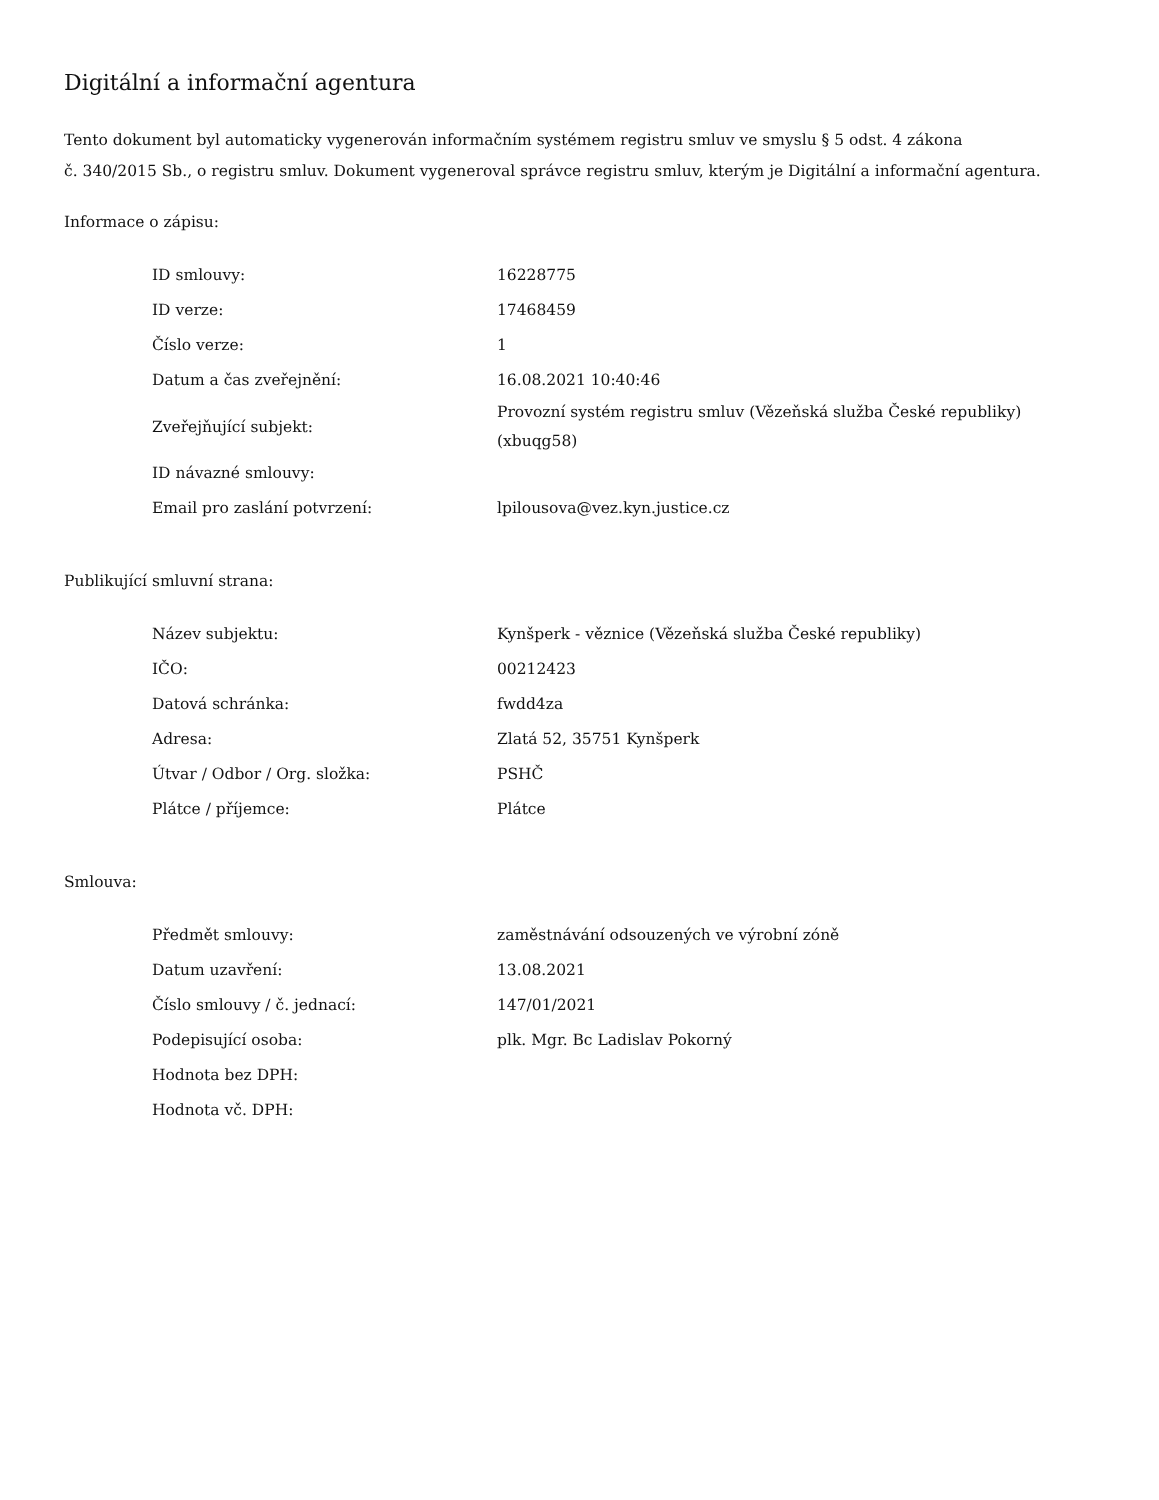Digitální a informační agentura
Tento dokument byl automaticky vygenerován informačním systémem registru smluv ve smyslu § 5 odst. 4 zákona
č. 340/2015 Sb., o registru smluv. Dokument vygeneroval správce registru smluv, kterým je Digitální a informační agentura.
Informace o zápisu:
| ID smlouvy: | 16228775 |
| ID verze: | 17468459 |
| Číslo verze: | 1 |
| Datum a čas zveřejnění: | 16.08.2021 10:40:46 |
| Zveřejňující subjekt: | Provozní systém registru smluv (Vězeňská služba České republiky) (xbuqg58) |
| ID návazné smlouvy: | |
| Email pro zaslání potvrzení: | lpilousova@vez.kyn.justice.cz |
Publikující smluvní strana:
| Název subjektu: | Kynšperk - věznice (Vězeňská služba České republiky) |
| IČO: | 00212423 |
| Datová schránka: | fwdd4za |
| Adresa: | Zlatá 52, 35751 Kynšperk |
| Útvar / Odbor / Org. složka: | PSHČ |
| Plátce / příjemce: | Plátce |
Smlouva:
| Předmět smlouvy: | zaměstnávání odsouzených ve výrobní zóně |
| Datum uzavření: | 13.08.2021 |
| Číslo smlouvy / č. jednací: | 147/01/2021 |
| Podepisující osoba: | plk. Mgr. Bc Ladislav Pokorný |
| Hodnota bez DPH: | |
| Hodnota vč. DPH: | |